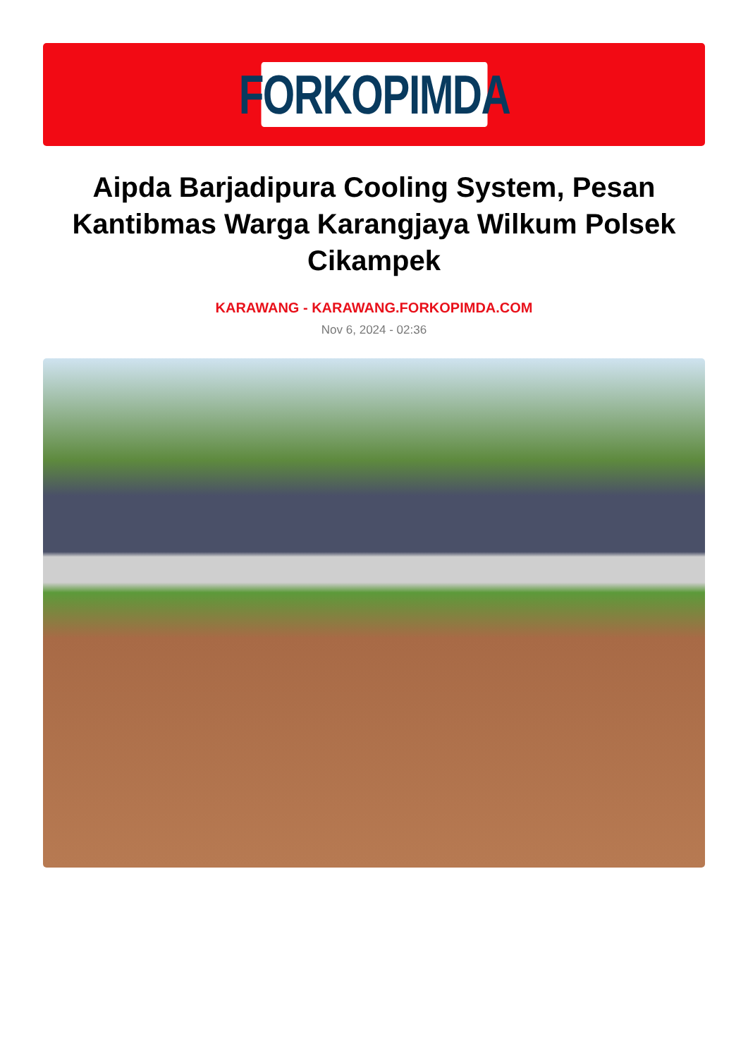FORKOPIMDA
Aipda Barjadipura Cooling System, Pesan Kantibmas Warga Karangjaya Wilkum Polsek Cikampek
KARAWANG - KARAWANG.FORKOPIMDA.COM
Nov 6, 2024 - 02:36